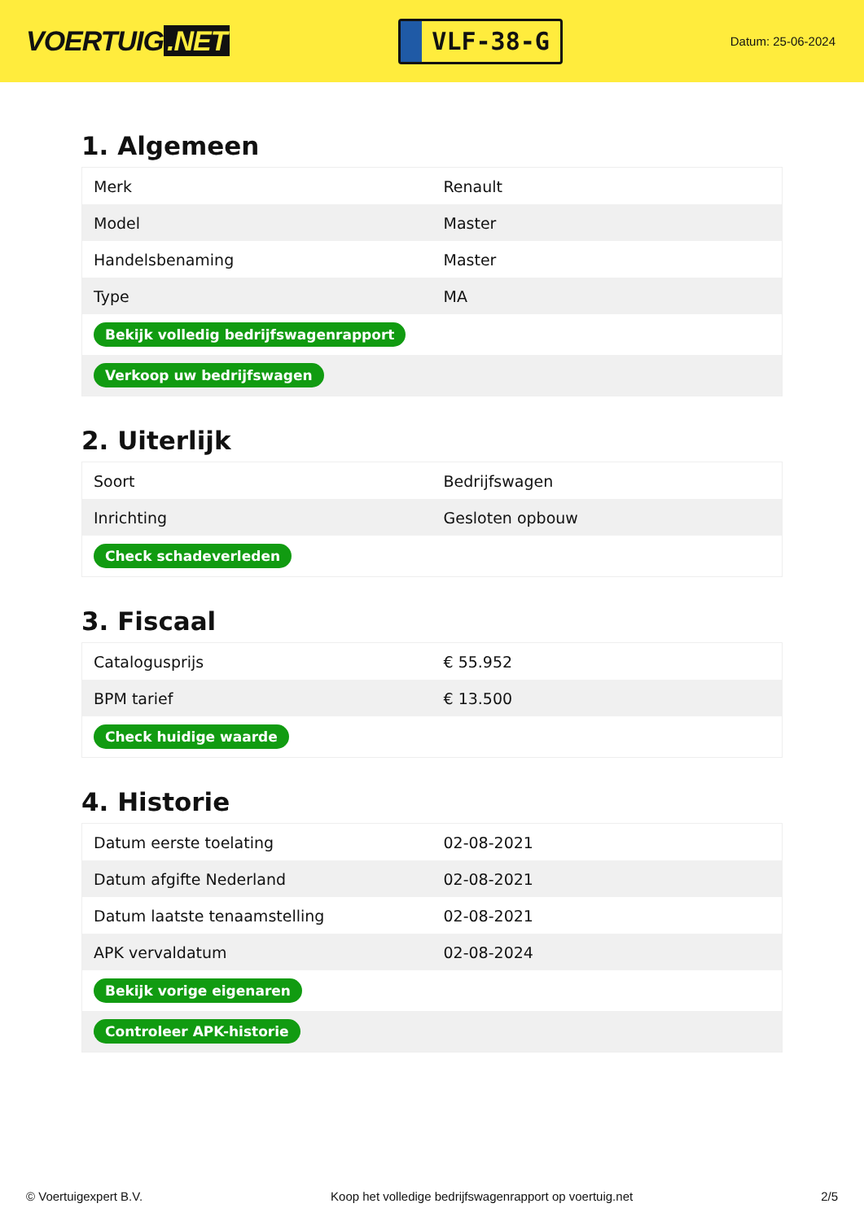VOERTUIG.NET
VLF-38-G
Datum: 25-06-2024
1. Algemeen
| Merk | Renault |
| Model | Master |
| Handelsbenaming | Master |
| Type | MA |
| Bekijk volledig bedrijfswagenrapport | |
| Verkoop uw bedrijfswagen | |
2. Uiterlijk
| Soort | Bedrijfswagen |
| Inrichting | Gesloten opbouw |
| Check schadeverleden | |
3. Fiscaal
| Catalogusprijs | € 55.952 |
| BPM tarief | € 13.500 |
| Check huidige waarde | |
4. Historie
| Datum eerste toelating | 02-08-2021 |
| Datum afgifte Nederland | 02-08-2021 |
| Datum laatste tenaamstelling | 02-08-2021 |
| APK vervaldatum | 02-08-2024 |
| Bekijk vorige eigenaren | |
| Controleer APK-historie | |
© Voertuigexpert B.V. Koop het volledige bedrijfswagenrapport op voertuig.net 2/5